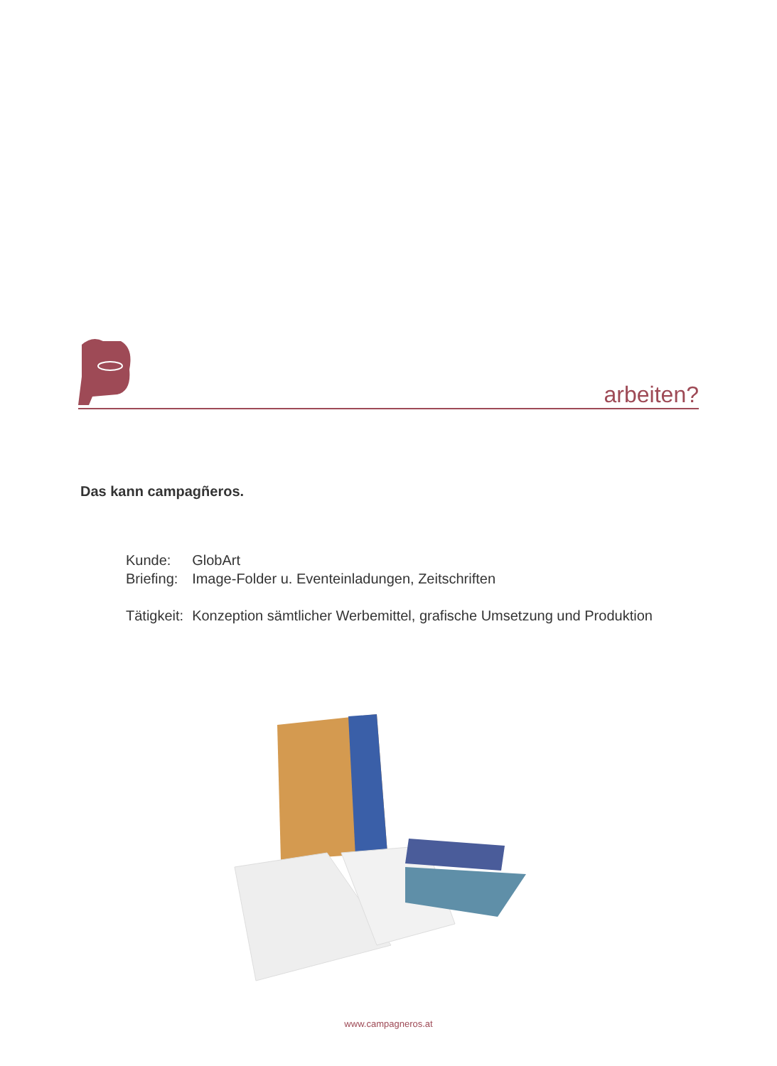arbeiten?
Das kann campagñeros.
| Kunde: | GlobArt |
| Briefing: | Image-Folder u. Eventeinladungen, Zeitschriften |
| Tätigkeit: | Konzeption sämtlicher Werbemittel, grafische Umsetzung und Produktion |
www.campagneros.at